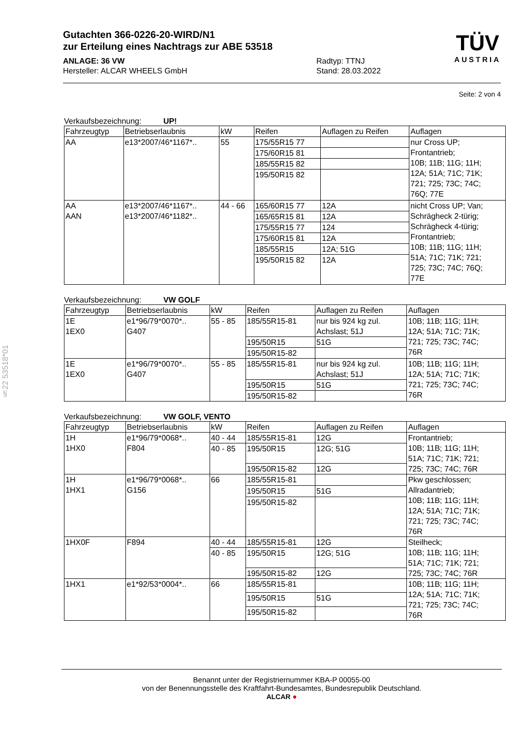Gutachten 366-0226-20-WIRD/N1
zur Erteilung eines Nachtrags zur ABE 53518
ANLAGE: 36 VW Radtyp: TTNJ
Hersteller: ALCAR WHEELS GmbH Stand: 28.03.2022
TÜV
AUSTRIA
Seite: 2 von 4
§22 53518*01
Verkaufsbezeichnung: UP!
| Fahrzeugtyp | Betriebserlaubnis | kW | Reifen | Auflagen zu Reifen | Auflagen |
| --- | --- | --- | --- | --- | --- |
| AA | e13*2007/46*1167*.. | 55 | 175/55R15 77 | | nur Cross UP; Frontantrieb; 10B; 11B; 11G; 11H; 12A; 51A; 71C; 71K; 721; 725; 73C; 74C; 76Q; 77E |
| | | | 175/60R15 81 | | |
| | | | 185/55R15 82 | | |
| | | | 195/50R15 82 | | |
| AA AAN | e13*2007/46*1167*.. e13*2007/46*1182*.. | 44 - 66 | 165/60R15 77 | 12A | nicht Cross UP; Van; Schrägheck 2-türig; Schrägheck 4-türig; Frontantrieb; 10B; 11B; 11G; 11H; 51A; 71C; 71K; 721; 725; 73C; 74C; 76Q; 77E |
| | | | 165/65R15 81 | 12A | |
| | | | 175/55R15 77 | 124 | |
| | | | 175/60R15 81 | 12A | |
| | | | 185/55R15 | 12A; 51G | |
| | | | 195/50R15 82 | 12A | |
Verkaufsbezeichnung: VW GOLF
| Fahrzeugtyp | Betriebserlaubnis | kW | Reifen | Auflagen zu Reifen | Auflagen |
| --- | --- | --- | --- | --- | --- |
| 1E 1EX0 | e1*96/79*0070*.. G407 | 55 - 85 | 185/55R15-81 | nur bis 924 kg zul. Achslast; 51J | 10B; 11B; 11G; 11H; 12A; 51A; 71C; 71K; 721; 725; 73C; 74C; 76R |
| | | | 195/50R15 | 51G | |
| | | | 195/50R15-82 | | |
| 1E 1EX0 | e1*96/79*0070*.. G407 | 55 - 85 | 185/55R15-81 | nur bis 924 kg zul. Achslast; 51J | 10B; 11B; 11G; 11H; 12A; 51A; 71C; 71K; 721; 725; 73C; 74C; 76R |
| | | | 195/50R15 | 51G | |
| | | | 195/50R15-82 | | |
Verkaufsbezeichnung: VW GOLF, VENTO
| Fahrzeugtyp | Betriebserlaubnis | kW | Reifen | Auflagen zu Reifen | Auflagen |
| --- | --- | --- | --- | --- | --- |
| 1H 1HX0 | e1*96/79*0068*.. F804 | 40 - 44 | 185/55R15-81 | 12G | Frontantrieb; 10B; 11B; 11G; 11H; 51A; 71C; 71K; 721; 725; 73C; 74C; 76R |
| | | 40 - 85 | 195/50R15 | 12G; 51G | |
| | | | 195/50R15-82 | 12G | |
| 1H 1HX1 | e1*96/79*0068*.. G156 | 66 | 185/55R15-81 | | Pkw geschlossen; Allradantrieb; 10B; 11B; 11G; 11H; 12A; 51A; 71C; 71K; 721; 725; 73C; 74C; 76R |
| | | | 195/50R15 | 51G | |
| | | | 195/50R15-82 | | |
| 1HX0F | F894 | 40 - 44 | 185/55R15-81 | 12G | Steilheck; 10B; 11B; 11G; 11H; 51A; 71C; 71K; 721; 725; 73C; 74C; 76R |
| | | 40 - 85 | 195/50R15 | 12G; 51G | |
| | | | 195/50R15-82 | 12G | |
| 1HX1 | e1*92/53*0004*.. | 66 | 185/55R15-81 | | 10B; 11B; 11G; 11H; 12A; 51A; 71C; 71K; 721; 725; 73C; 74C; 76R |
| | | | 195/50R15 | 51G | |
| | | | 195/50R15-82 | | |
Benannt unter der Registriernummer KBA-P 00055-00
von der Benennungsstelle des Kraftfahrt-Bundesamtes, Bundesrepublik Deutschland.
ALCAR ●